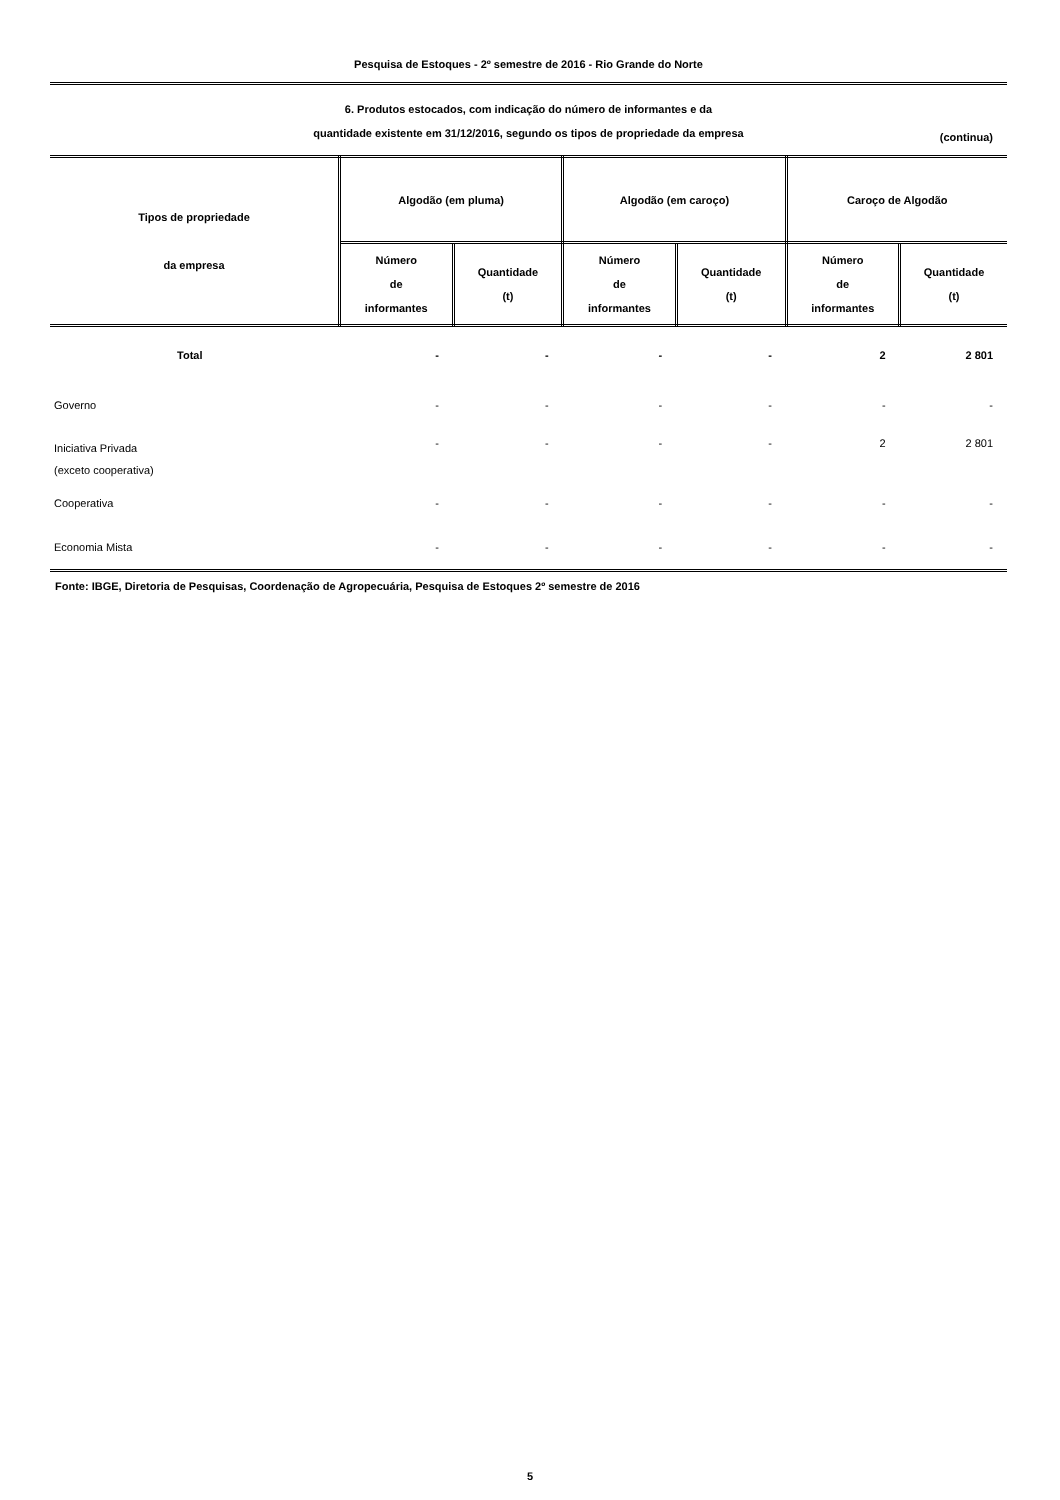Pesquisa de Estoques - 2º semestre de 2016 - Rio Grande do Norte
6. Produtos estocados, com indicação do número de informantes e da
quantidade existente em 31/12/2016, segundo os tipos de propriedade da empresa
(continua)
| Tipos de propriedade da empresa | Algodão (em pluma) | | Algodão (em caroço) | | Caroço de Algodão | |
| --- | --- | --- | --- | --- | --- | --- |
| | Número de informantes | Quantidade (t) | Número de informantes | Quantidade (t) | Número de informantes | Quantidade (t) |
| Total | - | - | - | - | 2 | 2 801 |
| Governo | - | - | - | - | - | - |
| Iniciativa Privada (exceto cooperativa) | - | - | - | - | 2 | 2 801 |
| Cooperativa | - | - | - | - | - | - |
| Economia Mista | - | - | - | - | - | - |
Fonte: IBGE, Diretoria de Pesquisas, Coordenação de Agropecuária, Pesquisa de Estoques 2º semestre de 2016
5